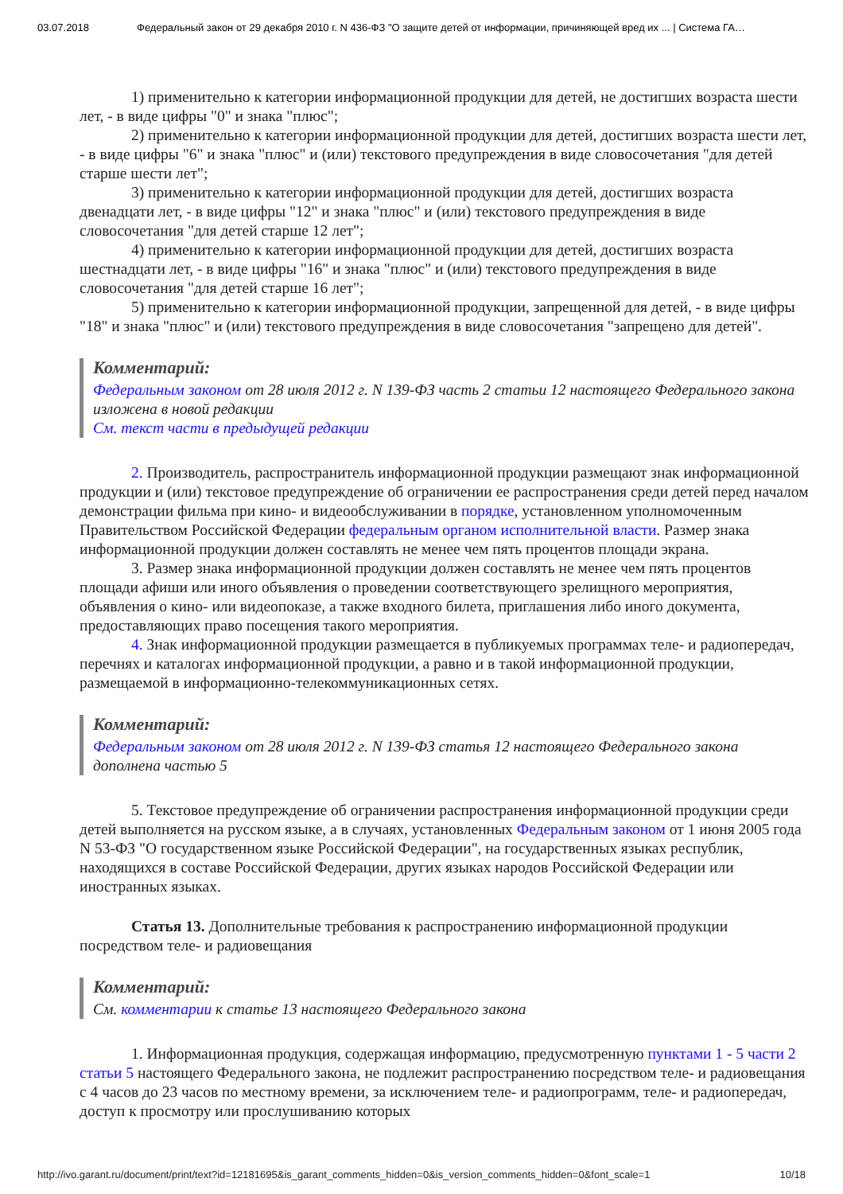03.07.2018 Федеральный закон от 29 декабря 2010 г. N 436-ФЗ "О защите детей от информации, причиняющей вред их ... | Система ГА…
1) применительно к категории информационной продукции для детей, не достигших возраста шести лет, - в виде цифры "0" и знака "плюс";
2) применительно к категории информационной продукции для детей, достигших возраста шести лет, - в виде цифры "6" и знака "плюс" и (или) текстового предупреждения в виде словосочетания "для детей старше шести лет";
3) применительно к категории информационной продукции для детей, достигших возраста двенадцати лет, - в виде цифры "12" и знака "плюс" и (или) текстового предупреждения в виде словосочетания "для детей старше 12 лет";
4) применительно к категории информационной продукции для детей, достигших возраста шестнадцати лет, - в виде цифры "16" и знака "плюс" и (или) текстового предупреждения в виде словосочетания "для детей старше 16 лет";
5) применительно к категории информационной продукции, запрещенной для детей, - в виде цифры "18" и знака "плюс" и (или) текстового предупреждения в виде словосочетания "запрещено для детей".
Комментарий:
Федеральным законом от 28 июля 2012 г. N 139-ФЗ часть 2 статьи 12 настоящего Федерального закона изложена в новой редакции
См. текст части в предыдущей редакции
2. Производитель, распространитель информационной продукции размещают знак информационной продукции и (или) текстовое предупреждение об ограничении ее распространения среди детей перед началом демонстрации фильма при кино- и видеообслуживании в порядке, установленном уполномоченным Правительством Российской Федерации федеральным органом исполнительной власти. Размер знака информационной продукции должен составлять не менее чем пять процентов площади экрана.
3. Размер знака информационной продукции должен составлять не менее чем пять процентов площади афиши или иного объявления о проведении соответствующего зрелищного мероприятия, объявления о кино- или видеопоказе, а также входного билета, приглашения либо иного документа, предоставляющих право посещения такого мероприятия.
4. Знак информационной продукции размещается в публикуемых программах теле- и радиопередач, перечнях и каталогах информационной продукции, а равно и в такой информационной продукции, размещаемой в информационно-телекоммуникационных сетях.
Комментарий:
Федеральным законом от 28 июля 2012 г. N 139-ФЗ статья 12 настоящего Федерального закона дополнена частью 5
5. Текстовое предупреждение об ограничении распространения информационной продукции среди детей выполняется на русском языке, а в случаях, установленных Федеральным законом от 1 июня 2005 года N 53-ФЗ "О государственном языке Российской Федерации", на государственных языках республик, находящихся в составе Российской Федерации, других языках народов Российской Федерации или иностранных языках.
Статья 13. Дополнительные требования к распространению информационной продукции посредством теле- и радиовещания
Комментарий:
См. комментарии к статье 13 настоящего Федерального закона
1. Информационная продукция, содержащая информацию, предусмотренную пунктами 1 - 5 части 2 статьи 5 настоящего Федерального закона, не подлежит распространению посредством теле- и радиовещания с 4 часов до 23 часов по местному времени, за исключением теле- и радиопрограмм, теле- и радиопередач, доступ к просмотру или прослушиванию которых
http://ivo.garant.ru/document/print/text?id=12181695&is_garant_comments_hidden=0&is_version_comments_hidden=0&font_scale=1 10/18